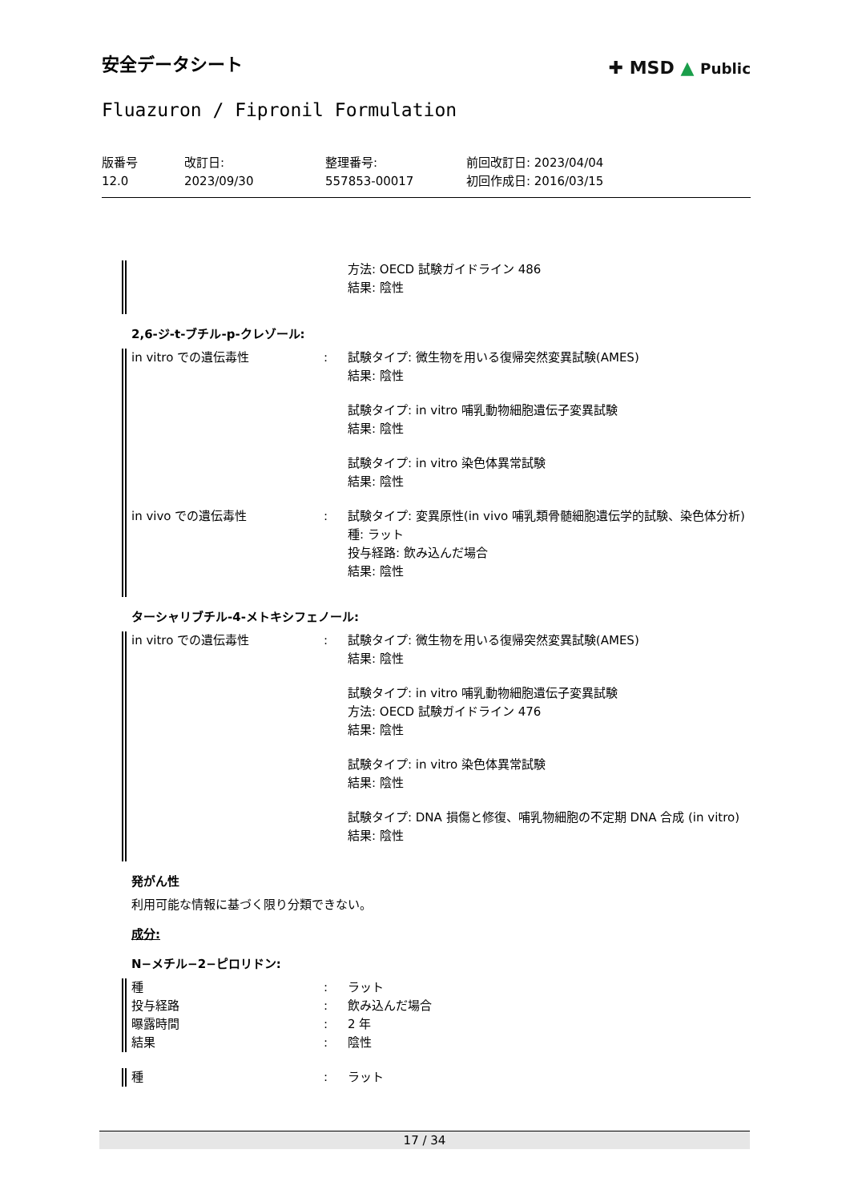安全データシート
✚ MSD ▲ Public
Fluazuron / Fipronil Formulation
版番号
12.0
改訂日:
2023/09/30
整理番号:
557853-00017
前回改訂日: 2023/04/04
初回作成日: 2016/03/15
方法: OECD 試験ガイドライン 486
結果: 陰性
2,6-ジ-t-ブチル-p-クレゾール:
in vitro での遺伝毒性 : 試験タイプ: 微生物を用いる復帰突然変異試験(AMES)
結果: 陰性
試験タイプ: in vitro 哺乳動物細胞遺伝子変異試験
結果: 陰性
試験タイプ: in vitro 染色体異常試験
結果: 陰性
in vivo での遺伝毒性 : 試験タイプ: 変異原性(in vivo 哺乳類骨髄細胞遺伝学的試験、染色体分析)
種: ラット
投与経路: 飲み込んだ場合
結果: 陰性
ターシャリブチル-4-メトキシフェノール:
in vitro での遺伝毒性 : 試験タイプ: 微生物を用いる復帰突然変異試験(AMES)
結果: 陰性
試験タイプ: in vitro 哺乳動物細胞遺伝子変異試験
方法: OECD 試験ガイドライン 476
結果: 陰性
試験タイプ: in vitro 染色体異常試験
結果: 陰性
試験タイプ: DNA 損傷と修復、哺乳物細胞の不定期 DNA 合成 (in vitro)
結果: 陰性
発がん性
利用可能な情報に基づく限り分類できない。
成分:
N−メチル−2−ピロリドン:
種
投与経路
曝露時間
結果
:
:
:
:
ラット
飲み込んだ場合
2 年
陰性
種 : ラット
17 / 34